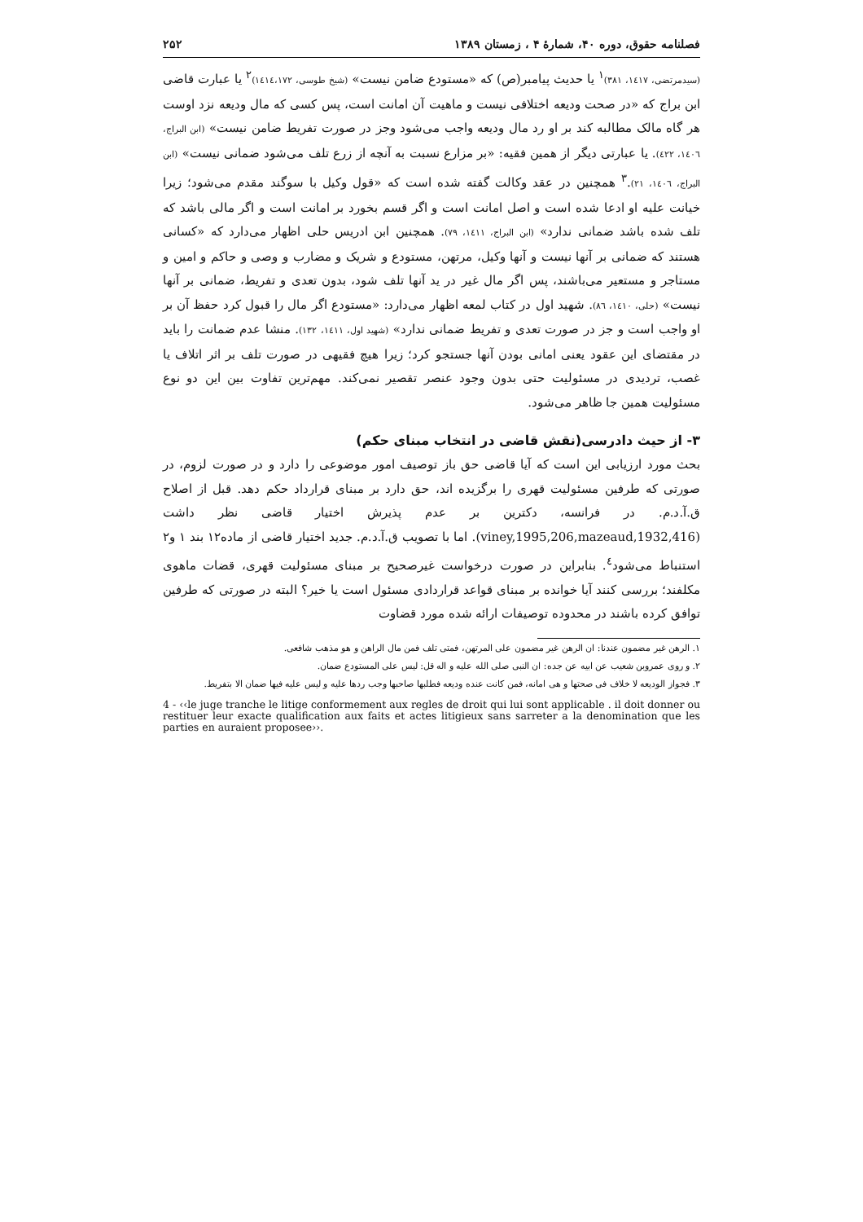فصلنامه حقوق، دوره ۴۰، شمارهٔ ۴ ، زمستان ۱۳۸۹ ۲۵۲
(سیدمرتضی، ۱٤۱۷، ۳۸۱)<sup>۱</sup> یا حدیث پیامبر(ص) که «مستودع ضامن نیست» (شیخ طوسی، ۱٤۱٤،۱۷۲)<sup>۲</sup> یا عبارت قاضی ابن براج که «در صحت ودیعه اختلافی نیست و ماهیت آن امانت است، پس کسی که مال ودیعه نزد اوست هر گاه مالک مطالبه کند بر او رد مال ودیعه واجب می‌شود وجز در صورت تفریط ضامن نیست» (ابن البراج، ۱٤۰٦، ٤۲۲). یا عبارتی دیگر از همین فقیه: «بر مزارع نسبت به آنچه از زرع تلف می‌شود ضمانی نیست» (ابن البراج، ۱٤۰٦، ۲۱).<sup>۳</sup> همچنین در عقد وکالت گفته شده است که «قول وکیل با سوگند مقدم می‌شود؛ زیرا خیانت علیه او ادعا شده است و اصل امانت است و اگر قسم بخورد بر امانت است و اگر مالی باشد که تلف شده باشد ضمانی ندارد» (ابن البراج، ۱٤۱۱، ۷۹). همچنین ابن ادریس حلی اظهار می‌دارد که «کسانی هستند که ضمانی بر آنها نیست و آنها وکیل، مرتهن، مستودع و شریک و مضارب و وصی و حاکم و امین و مستاجر و مستعیر می‌باشند، پس اگر مال غیر در ید آنها تلف شود، بدون تعدی و تفریط، ضمانی بر آنها نیست» (حلی، ۱٤۱۰، ۸٦). شهید اول در کتاب لمعه اظهار می‌دارد: «مستودع اگر مال را قبول کرد حفظ آن بر او واجب است و جز در صورت تعدی و تفریط ضمانی ندارد» (شهید اول، ۱٤۱۱، ۱۳۲). منشا عدم ضمانت را باید در مقتضای این عقود یعنی امانی بودن آنها جستجو کرد؛ زیرا هیچ فقیهی در صورت تلف بر اثر اتلاف یا غصب، تردیدی در مسئولیت حتی بدون وجود عنصر تقصیر نمی‌کند. مهم‌ترین تفاوت بین این دو نوع مسئولیت همین جا ظاهر می‌شود.
۳- از حیث دادرسی(نقش قاضی در انتخاب مبنای حکم)
بحث مورد ارزیابی این است که آیا قاضی حق باز توصیف امور موضوعی را دارد و در صورت لزوم، در صورتی که طرفین مسئولیت قهری را برگزیده اند، حق دارد بر مبنای قرارداد حکم دهد. قبل از اصلاح ق.آ.د.م. در فرانسه، دکترین بر عدم پذیرش اختیار قاضی نظر داشت (viney,1995,206,mazeaud,1932,416). اما با تصویب ق.آ.د.م. جدید اختیار قاضی از ماده۱۲ بند ۱ و۲ استنباط می‌شود<sup>٤</sup>. بنابراین در صورت درخواست غیرصحیح بر مبنای مسئولیت قهری، قضات ماهوی مکلفند؛ بررسی کنند آیا خوانده بر مبنای قواعد قراردادی مسئول است یا خیر؟ البته در صورتی که طرفین توافق کرده باشند در محدوده توصیفات ارائه شده مورد قضاوت
۱. الرهن غیر مضمون عندنا: ان الرهن غیر مضمون علی المرتهن، فمتی تلف فمن مال الراهن و هو مذهب شافعی.
۲. و روی عمروبن شعیب عن ابیه عن جده: ان النبی صلی الله علیه و اله قل: لیس علی المستودع ضمان.
۳. فجواز الودیعه لا خلاف فی صحتها و هی امانه، فمن کانت عنده ودیعه فطلبها صاحبها وجب ردها علیه و لیس علیه فیها ضمان الا بتفریط.
4 - ‹‹le juge tranche le litige conformement aux regles de droit qui lui sont applicable . il doit donner ou restituer leur exacte qualification aux faits et actes litigieux sans sarreter a la denomination que les parties en auraient proposee››.